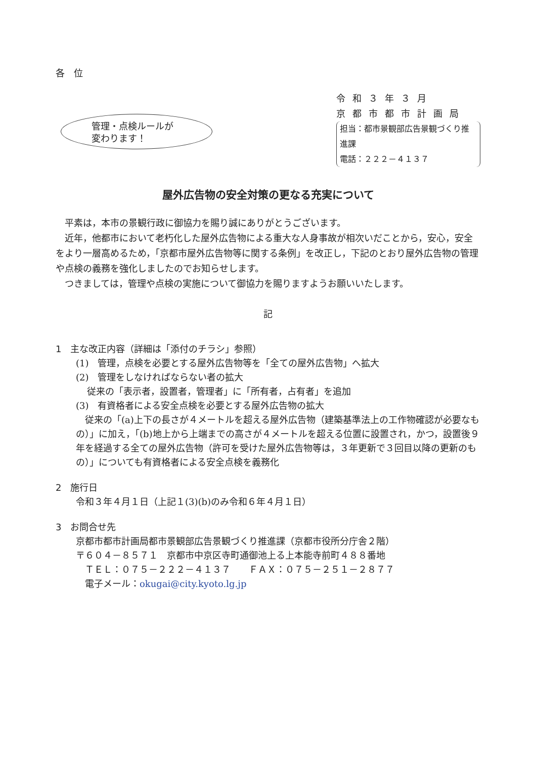各　位
管理・点検ルールが
変わります！
令和３年３月
京都市都市計画局
担当：都市景観部広告景観づくり推進課
電話：２２２－４１３７
屋外広告物の安全対策の更なる充実について
平素は，本市の景観行政に御協力を賜り誠にありがとうございます。
近年，他都市において老朽化した屋外広告物による重大な人身事故が相次いだことから，安心，安全をより一層高めるため，「京都市屋外広告物等に関する条例」を改正し，下記のとおり屋外広告物の管理や点検の義務を強化しましたのでお知らせします。
つきましては，管理や点検の実施について御協力を賜りますようお願いいたします。
記
1　主な改正内容（詳細は「添付のチラシ」参照）
(1)　管理，点検を必要とする屋外広告物等を「全ての屋外広告物」へ拡大
(2)　管理をしなければならない者の拡大
従来の「表示者，設置者，管理者」に「所有者，占有者」を追加
(3)　有資格者による安全点検を必要とする屋外広告物の拡大
　従来の「(a)上下の長さが４メートルを超える屋外広告物（建築基準法上の工作物確認が必要なもの）」に加え，「(b)地上から上端までの高さが４メートルを超える位置に設置され，かつ，設置後９年を経過する全ての屋外広告物（許可を受けた屋外広告物等は，３年更新で３回目以降の更新のもの）」についても有資格者による安全点検を義務化
2　施行日
令和３年４月１日（上記１(3)(b)のみ令和６年４月１日）
3　お問合せ先
京都市都市計画局都市景観部広告景観づくり推進課（京都市役所分庁舎２階）
〒６０４－８５７１　京都市中京区寺町通御池上る上本能寺前町４８８番地
　ＴＥＬ：０７５－２２２－４１３７　　ＦＡＸ：０７５－２５１－２８７７
　電子メール：okugai@city.kyoto.lg.jp